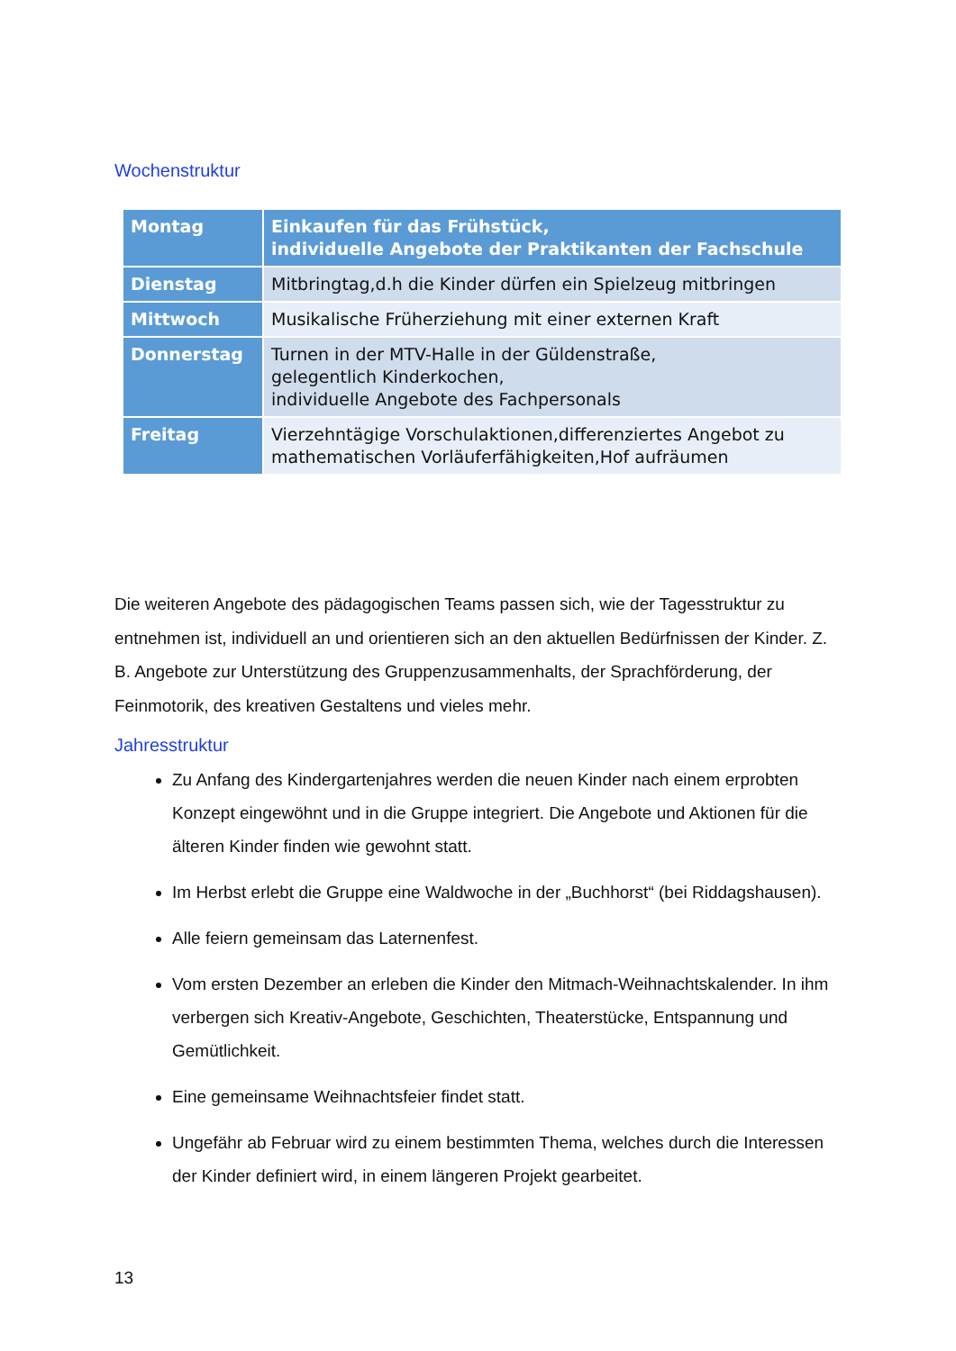Wochenstruktur
| Montag | Einkaufen für das Frühstück, individuelle Angebote der Praktikanten der Fachschule |
| Dienstag | Mitbringtag,d.h die Kinder dürfen ein Spielzeug mitbringen |
| Mittwoch | Musikalische Früherziehung mit einer externen Kraft |
| Donnerstag | Turnen in der MTV-Halle in der Güldenstraße, gelegentlich Kinderkochen, individuelle Angebote des Fachpersonals |
| Freitag | Vierzehntägige Vorschulaktionen,differenziertes Angebot zu mathematischen Vorläuferfähigkeiten,Hof aufräumen |
Die weiteren Angebote des pädagogischen Teams passen sich, wie der Tagesstruktur zu entnehmen ist, individuell an und orientieren sich an den aktuellen Bedürfnissen der Kinder. Z. B. Angebote zur Unterstützung des Gruppenzusammenhalts, der Sprachförderung, der Feinmotorik, des kreativen Gestaltens und vieles mehr.
Jahresstruktur
Zu Anfang des Kindergartenjahres werden die neuen Kinder nach einem erprobten Konzept eingewöhnt und in die Gruppe integriert. Die Angebote und Aktionen für die älteren Kinder finden wie gewohnt statt.
Im Herbst erlebt die Gruppe eine Waldwoche in der „Buchhorst“ (bei Riddagshausen).
Alle feiern gemeinsam das Laternenfest.
Vom ersten Dezember an erleben die Kinder den Mitmach-Weihnachtskalender. In ihm verbergen sich Kreativ-Angebote, Geschichten, Theaterstücke, Entspannung und Gemütlichkeit.
Eine gemeinsame Weihnachtsfeier findet statt.
Ungefähr ab Februar wird zu einem bestimmten Thema, welches durch die Interessen der Kinder definiert wird, in einem längeren Projekt gearbeitet.
13